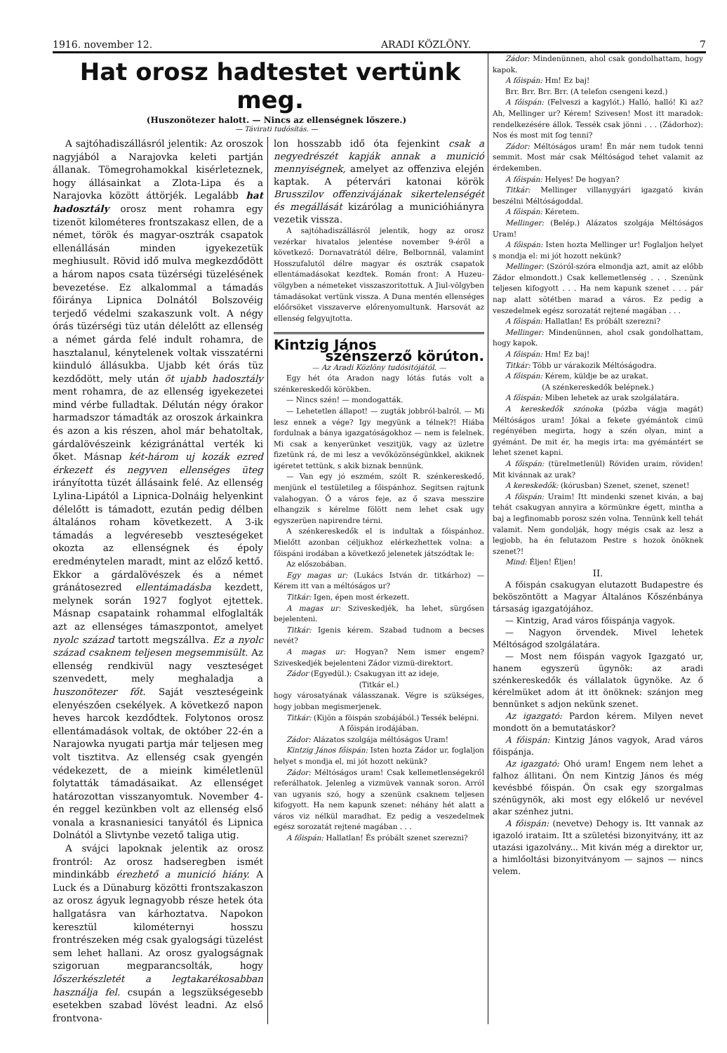1916. november 12. ARADI KÖZLÖNY. 7
Hat orosz hadtestet vertünk meg.
(Huszonötezer halott. — Nincs az ellenségnek lőszere.)
— Távirati tudósítás. —
A sajtóhadiszállásról jelentik: Az oroszok nagyjából a Narajovka keleti partján állanak. Tömegrohamokkal kisérleteznek, hogy állásainkat a Zlota-Lipa és a Narajovka között áttörjék. Legalább hat hadosztály orosz ment rohamra egy tizenöt kilométeres frontszakasz ellen, de a német, török és magyar-osztrák csapatok ellenállásán minden igyekezetük meghiusult. Rövid idő mulva megkezdődött a három napos csata tüzérségi tüzelésének bevezetése. Ez alkalommal a támadás főiránya Lipnica Dolnától Bolszovéig terjedő védelmi szakaszunk volt. A négy órás tüzérségi tüz után délelőtt az ellenség a német gárda felé indult rohamra, de hasztalanul, kénytelenek voltak visszatérni kiinduló állásukba. Ujabb két órás tüz kezdődött, mely után öt ujabb hadosztály ment rohamra, de az ellenség igyekezetei mind vérbe fulladtak. Délután négy órakor harmadszor támadták az oroszok árkainkra és azon a kis részen, ahol már behatoltak, gárdalövészeink kézigránáttal verték ki őket. Másnap két-három uj kozák ezred érkezett és negyven ellenséges üteg irányította tüzét állásaink felé. Az ellenség Lylina-Lipától a Lipnica-Dolnáig helyenkint délelőtt is támadott, ezután pedig délben általános roham következett. A 3-ik támadás a legvéresebb veszteségeket okozta az ellenségnek és époly eredménytelen maradt, mint az előző kettő. Ekkor a gárdalövészek és a német gránátosezred ellentámadásba kezdett, melynek során 1927 foglyot ejtettek. Másnap csapataink rohammal elfoglalták azt az ellenséges támaszpontot, amelyet nyolc század tartott megszállva. Ez a nyolc század csaknem teljesen megsemmisült. Az ellenség rendkivül nagy veszteséget szenvedett, mely meghaladja a huszonötezer főt. Saját veszteségeink elenyészően csekélyek. A következő napon heves harcok kezdődtek. Folytonos orosz ellentámadások voltak, de október 22-én a Narajowka nyugati partja már teljesen meg volt tisztitva. Az ellenség csak gyengén védekezett, de a mieink kiméletlenül folytatták támadásaikat. Az ellenséget határozottan visszanyomtuk. November 4-én reggel kezünkben volt az ellenség első vonala a krasnaniesici tanyától és Lipnica Dolnától a Slivtynbe vezető taliga utig.
A svájci lapoknak jelentik az orosz frontról: Az orosz hadseregben ismét mindinkább érezhető a munició hiány. A Luck és a Dünaburg közötti frontszakaszon az orosz ágyuk legnagyobb része hetek óta hallgatásra van kárhoztatva. Napokon keresztül kilométernyi hosszu frontrészeken még csak gyalogsági tüzelést sem lehet hallani. Az orosz gyalogságnak szigoruan megparancsolták, hogy lőszerkészletét a legtakarékosabban használja fel. csupán a legszükségesebb esetekben szabad lövést leadni. Az első frontvona-
lon hosszabb idő óta fejenkint csak a negyedrészét kapják annak a munició mennyiségnek, amelyet az offenziva elején kaptak. A pétervári katonai körök Brusszilov offenzivájának sikertelenségét és megállását kizárólag a municióhiányra vezetik vissza.
A sajtóhadiszállásról jelentik, hogy az orosz vezérkar hivatalos jelentése november 9-éről a következő: Dornavatrától délre, Belbornnál, valamint Hosszufalutól délre magyar és osztrák csapatok ellentámadásokat kezdtek. Román front: A Huzeu-völgyben a németeket visszaszoritottuk. A Jiul-völgyben támadásokat vertünk vissza. A Duna mentén ellenséges előőrsöket visszaverve előrenyomultunk. Harsovát az ellenség felgyujtotta.
Kintzig János
szénszerző körúton.
— Az Aradi Közlöny tudósitójától. —
Egy hét óta Aradon nagy lótás futás volt a szénkereskedői körökben.
— Nincs szén! — mondogatták.
— Lehetetlen állapot! — zugták jobbról-balról. — Mi lesz ennek a vége? Igy megyünk a télnek?! Hiába fordulnak a bánya igazgatóságokhoz — nem is felelnek. Mi csak a kenyerünket veszitjük, vagy az üzletre fizetünk rá, de mi lesz a vevőközönségünkkel, akiknek igéretet tettünk, s akik biznak bennünk.
— Van egy jó eszmém, szólt R. szénkereskedő, menjünk el testületileg a főispánhoz. Segitsen rajtunk valahogyan. Ő a város feje, az ő szava messzire elhangzik s kérelme fölött nem lehet csak ugy egyszerüen napirendre térni.
A szénkereskedők el is indultak a főispánhoz. Mielőtt azonban céljukhoz elérkezhettek volna: a főispáni irodában a következő jelenetek játszódtak le:
Az előszobában.
Egy magas ur: (Lukács István dr. titkárhoz) — Kérem itt van a méltóságos ur?
Titkár: Igen, épen most érkezett.
A magas ur: Sziveskedjék, ha lehet, sürgősen bejelenteni.
Titkár: Igenis kérem. Szabad tudnom a becses nevét?
A magas ur: Hogyan? Nem ismer engem? Sziveskedjék bejelenteni Zádor vizmü-direktort.
Zádor (Egyedül.): Csakugyan itt az ideje,
(Titkár el.)
hogy városatyának válasszanak. Végre is szükséges, hogy jobban megismerjenek.
Titkár: (Kijön a föispán szobájából.) Tessék belépni.
A főispán irodájában.
Zádor: Alázatos szolgája méltóságos Uram!
Kintzig János főispán: Isten hozta Zádor ur, foglaljon helyet s mondja el, mi jót hozott nekünk?
Zádor: Méltóságos uram! Csak kellemetlenségekről referálhatok. Jelenleg a vizmüvek vannak soron. Arról van ugyanis szó, hogy a szenünk csaknem teljesen kifogyott. Ha nem kapunk szenet: néhány hét alatt a város viz nélkül maradhat. Ez pedig a veszedelmek egész sorozatát rejtené magában . . .
A főispán: Hallatlan! És próbált szenet szerezni?
Zádor: Mindenünnen, ahol csak gondolhattam, hogy kapok.
A főispán: Hm! Ez baj!
Brr. Brr. Brr. Brr. (A telefon csengeni kezd.)
A főispán: (Felveszi a kagylót.) Halló, halló! Ki az? Ah, Mellinger ur? Kérem! Szivesen! Most itt maradok: rendelkezésére állok. Tessék csak jönni . . . (Zádorhoz): Nos és most mit fog tenni?
Zádor: Méltóságos uram! Én már nem tudok tenni semmit. Most már csak Méltóságod tehet valamit az érdekemben.
A főispán: Helyes! De hogyan?
Titkár: Mellinger villanygyári igazgató kiván beszélni Méltóságoddal.
A főispán: Kéretem.
Mellinger: (Belép.) Alázatos szolgája Méltóságos Uram!
A főispán: Isten hozta Mellinger ur! Foglaljon helyet s mondja el: mi jót hozott nekünk?
Mellinger: (Szóról-szóra elmondja azt, amit az előbb Zádor elmondott.) Csak kellemetlenség . . . Szenünk teljesen kifogyott . . . Ha nem kapunk szenet . . . pár nap alatt sötétben marad a város. Ez pedig a veszedelmek egész sorozatát rejtené magában . . .
A főispán: Hallatlan! Es próbált szerezni?
Mellinger: Mindenünnen, ahol csak gondolhattam, hogy kapok.
A főispán: Hm! Ez baj!
Titkár: Több ur várakozik Méltóságodra.
A főispán: Kérem, küldje be az urakat.
(A szénkereskedők belépnek.)
A főispán: Miben lehetek az urak szolgálatára.
A kereskedők szónoka (pózba vágja magát) Méltóságos uram! Jókai a fekete gyémántok cimü regényében megirta, hogy a szén olyan, mint a gyémánt. De mit ér, ha megis irta: ma gyémántért se lehet szenet kapni.
A főispán: (türelmetlenül) Röviden uraim, röviden! Mit kivánnak az urak?
A kereskedők: (kórusban) Szenet, szenet, szenet!
A főispán: Uraim! Itt mindenki szenet kiván, a baj tehát csakugyan annyira a körmünkre égett, mintha a baj a legfinomabb porosz szén volna. Tennünk kell tehát valamit. Nem gondolják, hogy mégis csak az lesz a legjobb, ha én felutazom Pestre s hozok önöknek szenet?!
Mind: Éljen! Éljen!
II.
A főispán csakugyan elutazott Budapestre és beköszöntött a Magyar Általános Kőszénbánya társaság igazgatójához.
— Kintzig, Arad város főispánja vagyok.
— Nagyon örvendek. Mivel lehetek Méltóságod szolgálatára.
— Most nem főispán vagyok Igazgató ur, hanem egyszerü ügynök: az aradi szénkereskedők és vállalatok ügynöke. Az ő kérelmüket adom át itt önöknek: szánjon meg bennünket s adjon nekünk szenet.
Az igazgató: Pardon kérem. Milyen nevet mondott ön a bemutatáskor?
A főispán: Kintzig János vagyok, Arad város főispánja.
Az igazgató: Ohó uram! Engem nem lehet a falhoz állitani. Ön nem Kintzig János és még kevésbbé főispán. Ön csak egy szorgalmas szénügynök, aki most egy előkelő ur nevével akar szénhez jutni.
A főispán: (nevetve) Dehogy is. Itt vannak az igazoló irataim. Itt a születési bizonyitvány, itt az utazási igazolvány... Mit kiván még a direktor ur, a himlőoltási bizonyitványom — sajnos — nincs velem.